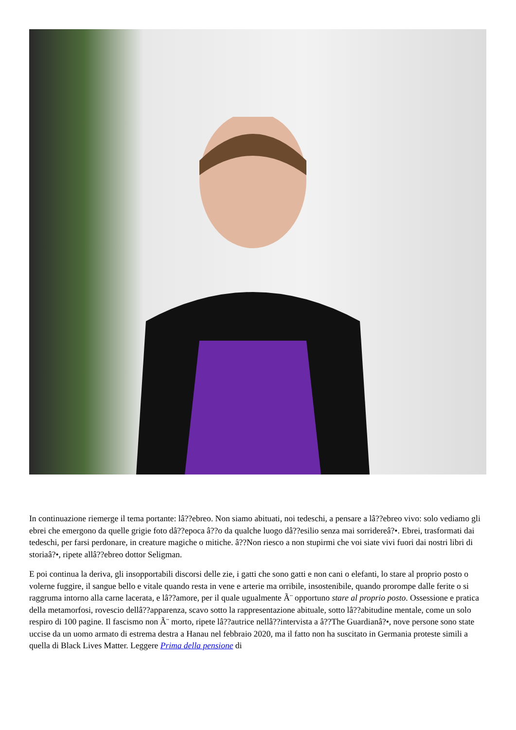In continuazione riemerge il tema portante: lâ??ebreo. Non siamo abituati, noi tedeschi, a pensare a lâ??ebreo vivo: solo vediamo gli ebrei che emergono da quelle grigie foto dâ??epoca â??o da qualche luogo dâ??esilio senza mai sorridereâ?•. Ebrei, trasformati dai tedeschi, per farsi perdonare, in creature magiche o mitiche. â??Non riesco a non stupirmi che voi siate vivi fuori dai nostri libri di storiaâ?•, ripete allâ??ebreo dottor Seligman.
E poi continua la deriva, gli insopportabili discorsi delle zie, i gatti che sono gatti e non cani o elefanti, lo stare al proprio posto o volerne fuggire, il sangue bello e vitale quando resta in vene e arterie ma orribile, insostenibile, quando prorompe dalle ferite o si raggruma intorno alla carne lacerata, e lâ??amore, per il quale ugualmente Ã¨ opportuno stare al proprio posto. Ossessione e pratica della metamorfosi, rovescio dellâ??apparenza, scavo sotto la rappresentazione abituale, sotto lâ??abitudine mentale, come un solo respiro di 100 pagine. Il fascismo non Ã¨ morto, ripete lâ??autrice nellâ??intervista a â??The Guardianâ?•, nove persone sono state uccise da un uomo armato di estrema destra a Hanau nel febbraio 2020, ma il fatto non ha suscitato in Germania proteste simili a quella di Black Lives Matter. Leggere Prima della pensione di